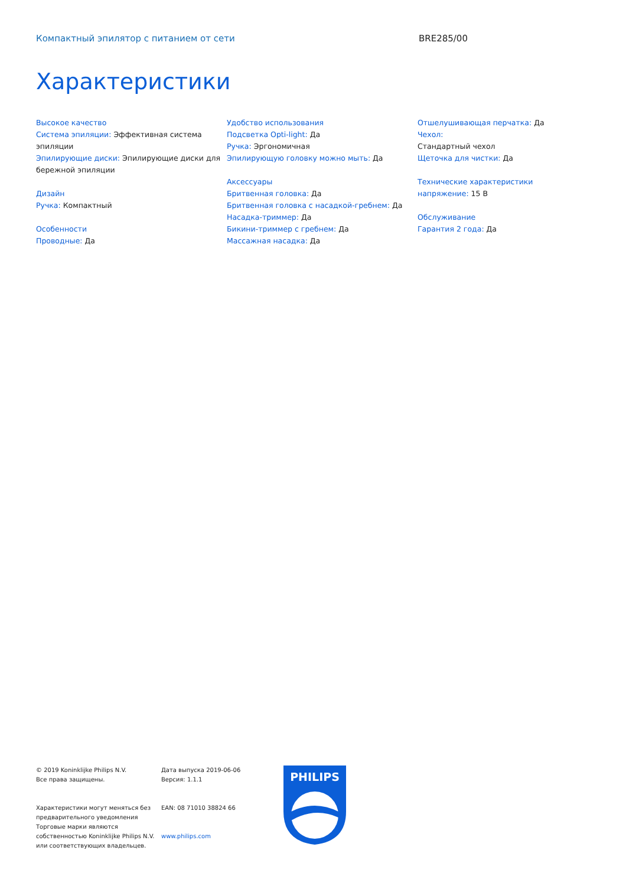Компактный эпилятор с питанием от сети BRE285/00
Характеристики
Высокое качество
Система эпиляции: Эффективная система эпиляции
Эпилирующие диски: Эпилирующие диски для бережной эпиляции
Дизайн
Ручка: Компактный
Особенности
Проводные: Да
Удобство использования
Подсветка Opti-light: Да
Ручка: Эргономичная
Эпилирующую головку можно мыть: Да
Аксессуары
Бритвенная головка: Да
Бритвенная головка с насадкой-гребнем: Да
Насадка-триммер: Да
Бикини-триммер с гребнем: Да
Массажная насадка: Да
Отшелушивающая перчатка: Да
Чехол:
Стандартный чехол
Щеточка для чистки: Да
Технические характеристики
напряжение: 15 В
Обслуживание
Гарантия 2 года: Да
© 2019 Koninklijke Philips N.V.
Все права защищены.
Характеристики могут меняться без предварительного уведомления Торговые марки являются собственностью Koninklijke Philips N.V. или соответствующих владельцев.
Дата выпуска 2019-06-06
Версия: 1.1.1
EAN: 08 71010 38824 66
www.philips.com
PHILIPS